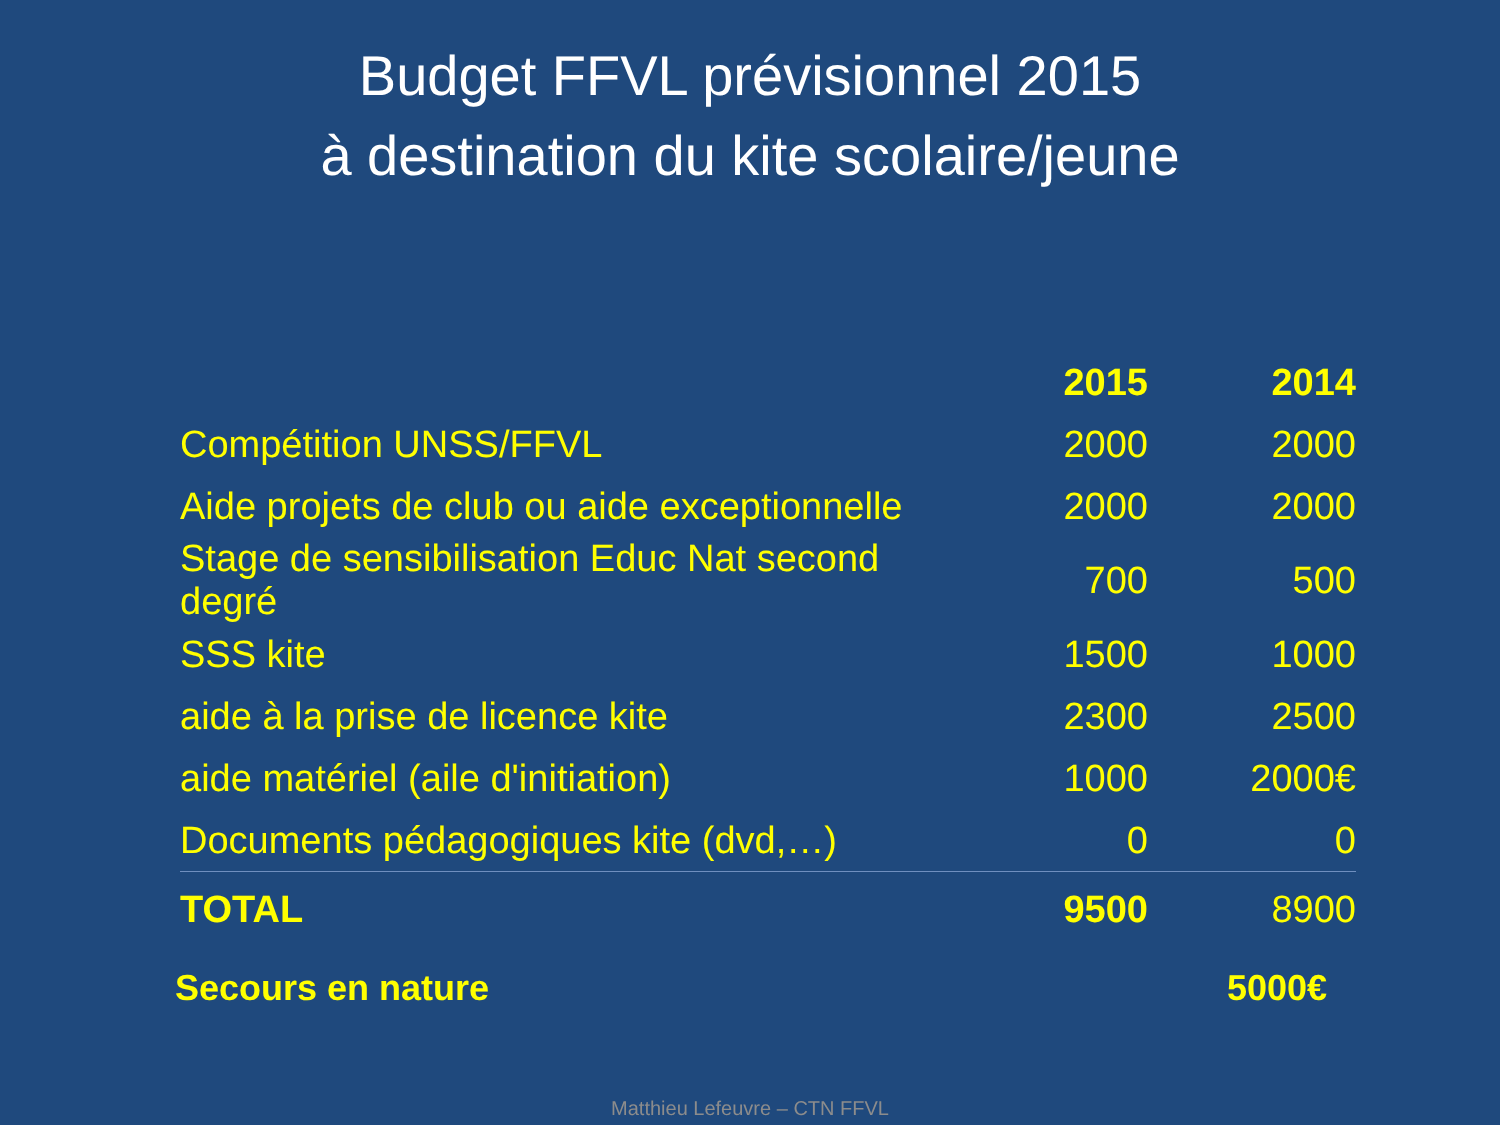Budget FFVL prévisionnel 2015
à destination du kite scolaire/jeune
| | 2015 | 2014 |
| Compétition UNSS/FFVL | 2000 | 2000 |
| Aide projets de club ou aide exceptionnelle | 2000 | 2000 |
| Stage de sensibilisation Educ Nat second degré | 700 | 500 |
| SSS kite | 1500 | 1000 |
| aide à la prise de licence kite | 2300 | 2500 |
| aide matériel (aile d'initiation) | 1000 | 2000€ |
| Documents pédagogiques kite (dvd,…) | 0 | 0 |
| TOTAL | 9500 | 8900 |
Secours en nature 5000€
Matthieu Lefeuvre – CTN FFVL